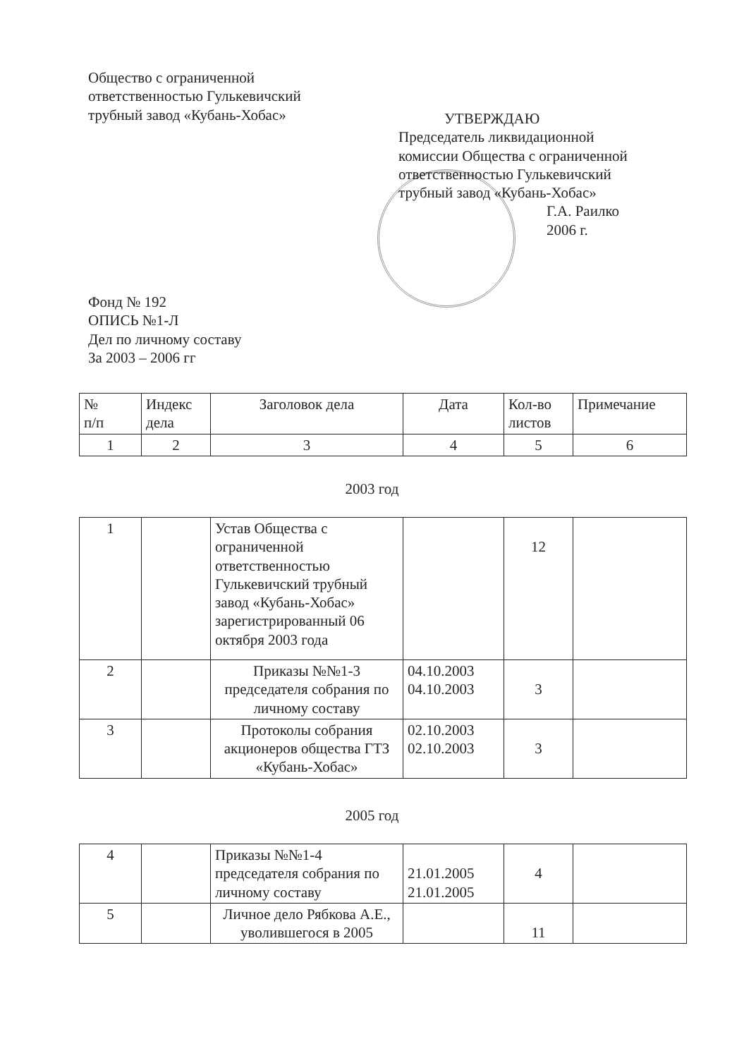Общество с ограниченной
ответственностью Гулькевичский
трубный завод «Кубань-Хобас»
УТВЕРЖДАЮ
Председатель ликвидационной
комиссии Общества с ограниченной
ответственностью Гулькевичский
трубный завод «Кубань-Хобас»
Г.А. Раилко
2006 г.
Фонд № 192
ОПИСЬ №1-Л
Дел по личному составу
За 2003 – 2006 гг
| № п/п | Индекс дела | Заголовок дела | Дата | Кол-во листов | Примечание |
| 1 | 2 | 3 | 4 | 5 | 6 |
2003 год
| 1 | | Устав Общества с ограниченной ответственностью Гулькевичский трубный завод «Кубань-Хобас» зарегистрированный 06 октября 2003 года | | 12 | |
| 2 | | Приказы №№1-3 председателя собрания по личному составу | 04.10.2003 04.10.2003 | 3 | |
| 3 | | Протоколы собрания акционеров общества ГТЗ «Кубань-Хобас» | 02.10.2003 02.10.2003 | 3 | |
2005 год
| 4 | | Приказы №№1-4 председателя собрания по личному составу | 21.01.2005 21.01.2005 | 4 | |
| 5 | | Личное дело Рябкова А.Е., уволившегося в 2005 | | 11 | |